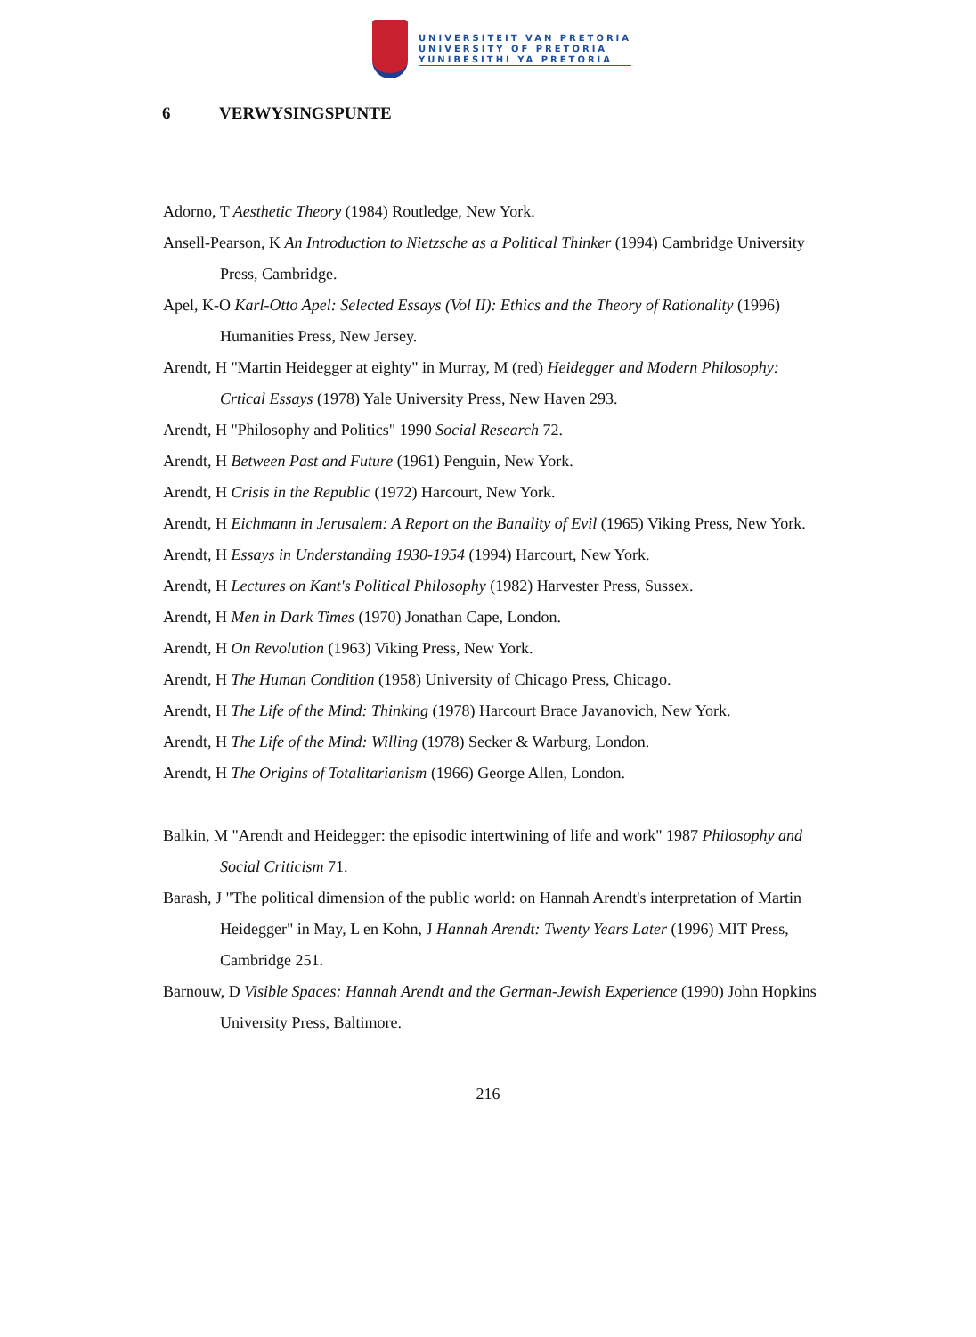UNIVERSITEIT VAN PRETORIA
UNIVERSITY OF PRETORIA
YUNIBESITHI YA PRETORIA
6 VERWYSINGSPUNTE
Adorno, T Aesthetic Theory (1984) Routledge, New York.
Ansell-Pearson, K An Introduction to Nietzsche as a Political Thinker (1994) Cambridge University Press, Cambridge.
Apel, K-O Karl-Otto Apel: Selected Essays (Vol II): Ethics and the Theory of Rationality (1996) Humanities Press, New Jersey.
Arendt, H "Martin Heidegger at eighty" in Murray, M (red) Heidegger and Modern Philosophy: Crtical Essays (1978) Yale University Press, New Haven 293.
Arendt, H "Philosophy and Politics" 1990 Social Research 72.
Arendt, H Between Past and Future (1961) Penguin, New York.
Arendt, H Crisis in the Republic (1972) Harcourt, New York.
Arendt, H Eichmann in Jerusalem: A Report on the Banality of Evil (1965) Viking Press, New York.
Arendt, H Essays in Understanding 1930-1954 (1994) Harcourt, New York.
Arendt, H Lectures on Kant's Political Philosophy (1982) Harvester Press, Sussex.
Arendt, H Men in Dark Times (1970) Jonathan Cape, London.
Arendt, H On Revolution (1963) Viking Press, New York.
Arendt, H The Human Condition (1958) University of Chicago Press, Chicago.
Arendt, H The Life of the Mind: Thinking (1978) Harcourt Brace Javanovich, New York.
Arendt, H The Life of the Mind: Willing (1978) Secker & Warburg, London.
Arendt, H The Origins of Totalitarianism (1966) George Allen, London.
Balkin, M "Arendt and Heidegger: the episodic intertwining of life and work" 1987 Philosophy and Social Criticism 71.
Barash, J "The political dimension of the public world: on Hannah Arendt's interpretation of Martin Heidegger" in May, L en Kohn, J Hannah Arendt: Twenty Years Later (1996) MIT Press, Cambridge 251.
Barnouw, D Visible Spaces: Hannah Arendt and the German-Jewish Experience (1990) John Hopkins University Press, Baltimore.
216